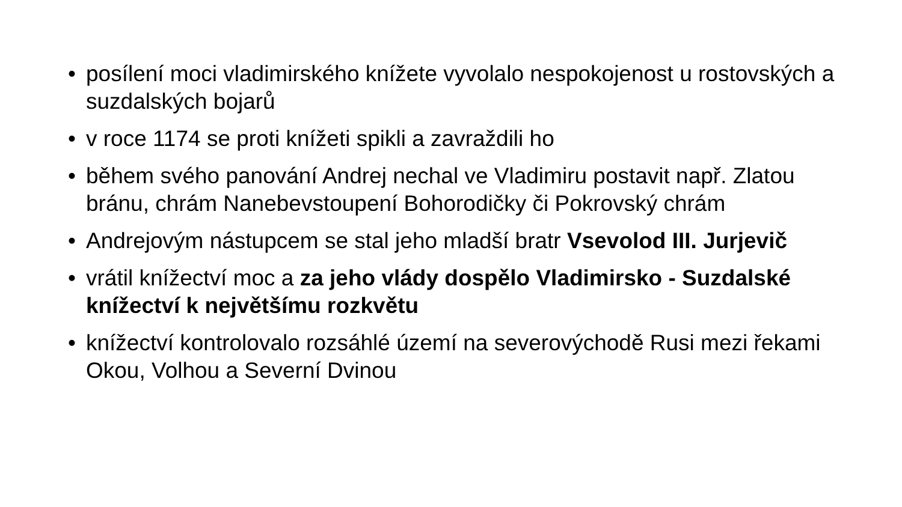• posílení moci vladimirského knížete vyvolalo nespokojenost u rostovských a suzdalských bojarů
• v roce 1174 se proti knížeti spikli a zavraždili ho
• během svého panování Andrej nechal ve Vladimiru postavit např. Zlatou bránu, chrám Nanebevstoupení Bohorodičky či Pokrovský chrám
• Andrejovým nástupcem se stal jeho mladší bratr Vsevolod III. Jurjevič
• vrátil knížectví moc a za jeho vlády dospělo Vladimirsko - Suzdalské knížectví k největšímu rozkvětu
• knížectví kontrolovalo rozsáhlé území na severovýchodě Rusi mezi řekami Okou, Volhou a Severní Dvinou